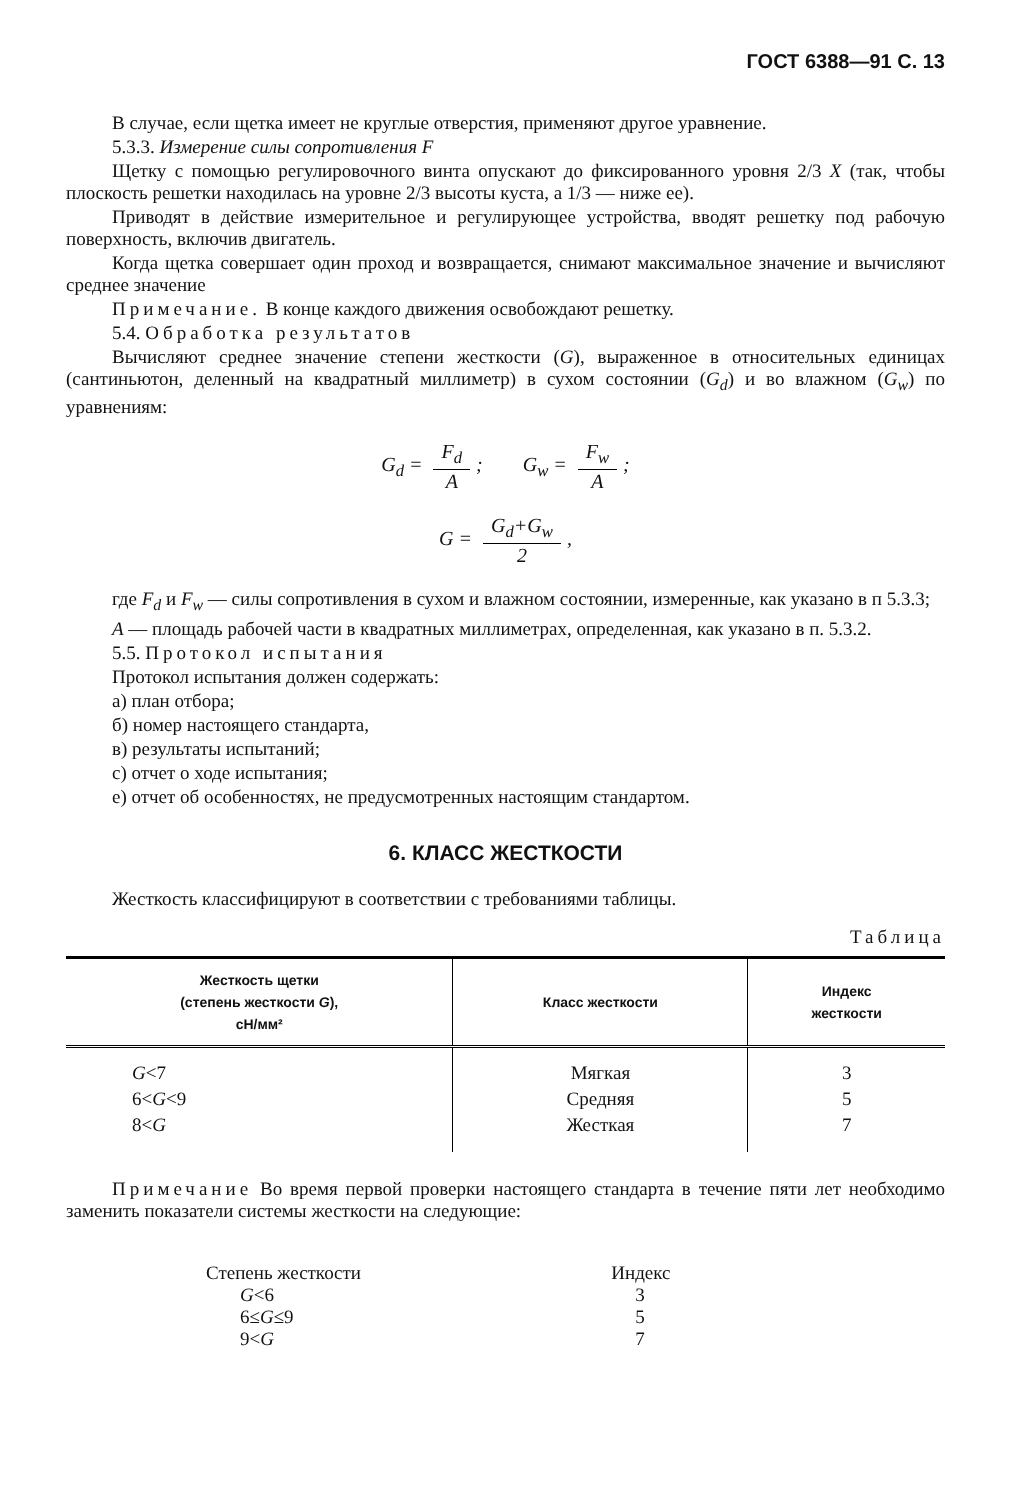ГОСТ 6388—91 С. 13
В случае, если щетка имеет не круглые отверстия, применяют другое уравнение.
5.3.3. Измерение силы сопротивления F
Щетку с помощью регулировочного винта опускают до фиксированного уровня 2/3 X (так, чтобы плоскость решетки находилась на уровне 2/3 высоты куста, а 1/3 — ниже ее).
Приводят в действие измерительное и регулирующее устройства, вводят решетку под рабочую поверхность, включив двигатель.
Когда щетка совершает один проход и возвращается, снимают максимальное значение и вычисляют среднее значение
Примечание. В конце каждого движения освобождают решетку.
5.4. Обработка результатов
Вычисляют среднее значение степени жесткости (G), выраженное в относительных единицах (сантиньютон, деленный на квадратный миллиметр) в сухом состоянии (G<sub>d</sub>) и во влажном (G<sub>w</sub>) по уравнениям:
G<sub>d</sub> = F<sub>d</sub> A; G<sub>w</sub> = F<sub>w</sub> A;
G = G<sub>d</sub>+G<sub>w</sub> 2,
где F<sub>d</sub> и F<sub>w</sub> — силы сопротивления в сухом и влажном состоянии, измеренные, как указано в п 5.3.3;
А — площадь рабочей части в квадратных миллиметрах, определенная, как указано в п. 5.3.2.
5.5. Протокол испытания
Протокол испытания должен содержать:
а) план отбора;
б) номер настоящего стандарта,
в) результаты испытаний;
с) отчет о ходе испытания;
е) отчет об особенностях, не предусмотренных настоящим стандартом.
6. КЛАСС ЖЕСТКОСТИ
Жесткость классифицируют в соответствии с требованиями таблицы.
Таблица
| Жесткость щетки (степень жесткости G ), сН/мм² | Класс жесткости | Индекс жесткости |
| --- | --- | --- |
| G <7 | Мягкая | 3 |
| 6< G <9 | Средняя | 5 |
| 8< G | Жесткая | 7 |
Примечание Во время первой проверки настоящего стандарта в течение пяти лет необходимо заменить показатели системы жесткости на следующие:
| Степень жесткости | Индекс |
| G <6 | 3 |
| 6≤ G ≤9 | 5 |
| 9< G | 7 |